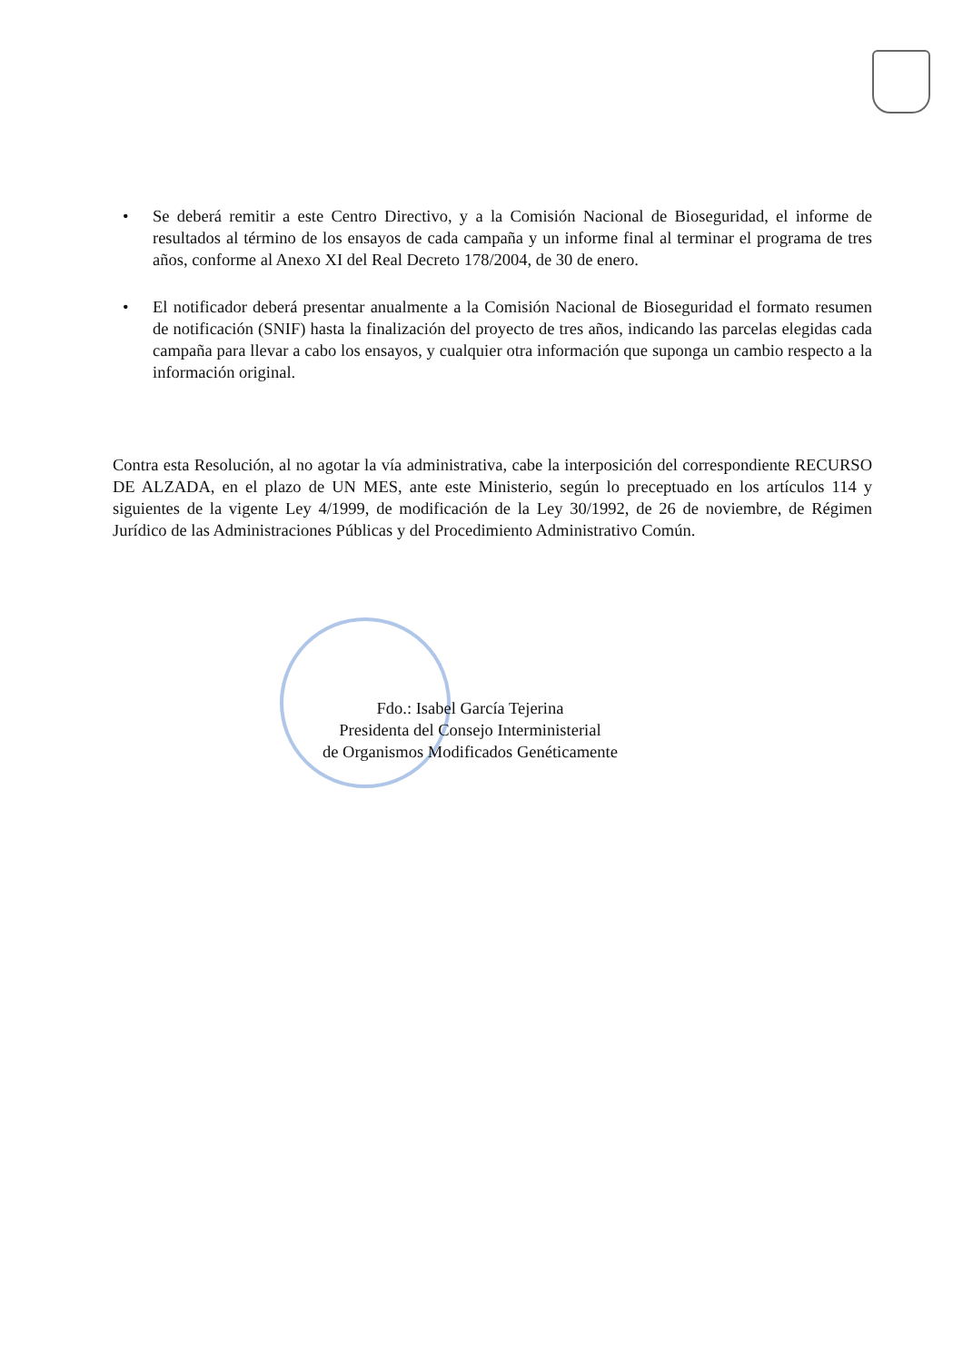• Se deberá remitir a este Centro Directivo, y a la Comisión Nacional de Bioseguridad, el informe de resultados al término de los ensayos de cada campaña y un informe final al terminar el programa de tres años, conforme al Anexo XI del Real Decreto 178/2004, de 30 de enero.
• El notificador deberá presentar anualmente a la Comisión Nacional de Bioseguridad el formato resumen de notificación (SNIF) hasta la finalización del proyecto de tres años, indicando las parcelas elegidas cada campaña para llevar a cabo los ensayos, y cualquier otra información que suponga un cambio respecto a la información original.
Contra esta Resolución, al no agotar la vía administrativa, cabe la interposición del correspondiente RECURSO DE ALZADA, en el plazo de UN MES, ante este Ministerio, según lo preceptuado en los artículos 114 y siguientes de la vigente Ley 4/1999, de modificación de la Ley 30/1992, de 26 de noviembre, de Régimen Jurídico de las Administraciones Públicas y del Procedimiento Administrativo Común.
Fdo.: Isabel García Tejerina
Presidenta del Consejo Interministerial
de Organismos Modificados Genéticamente